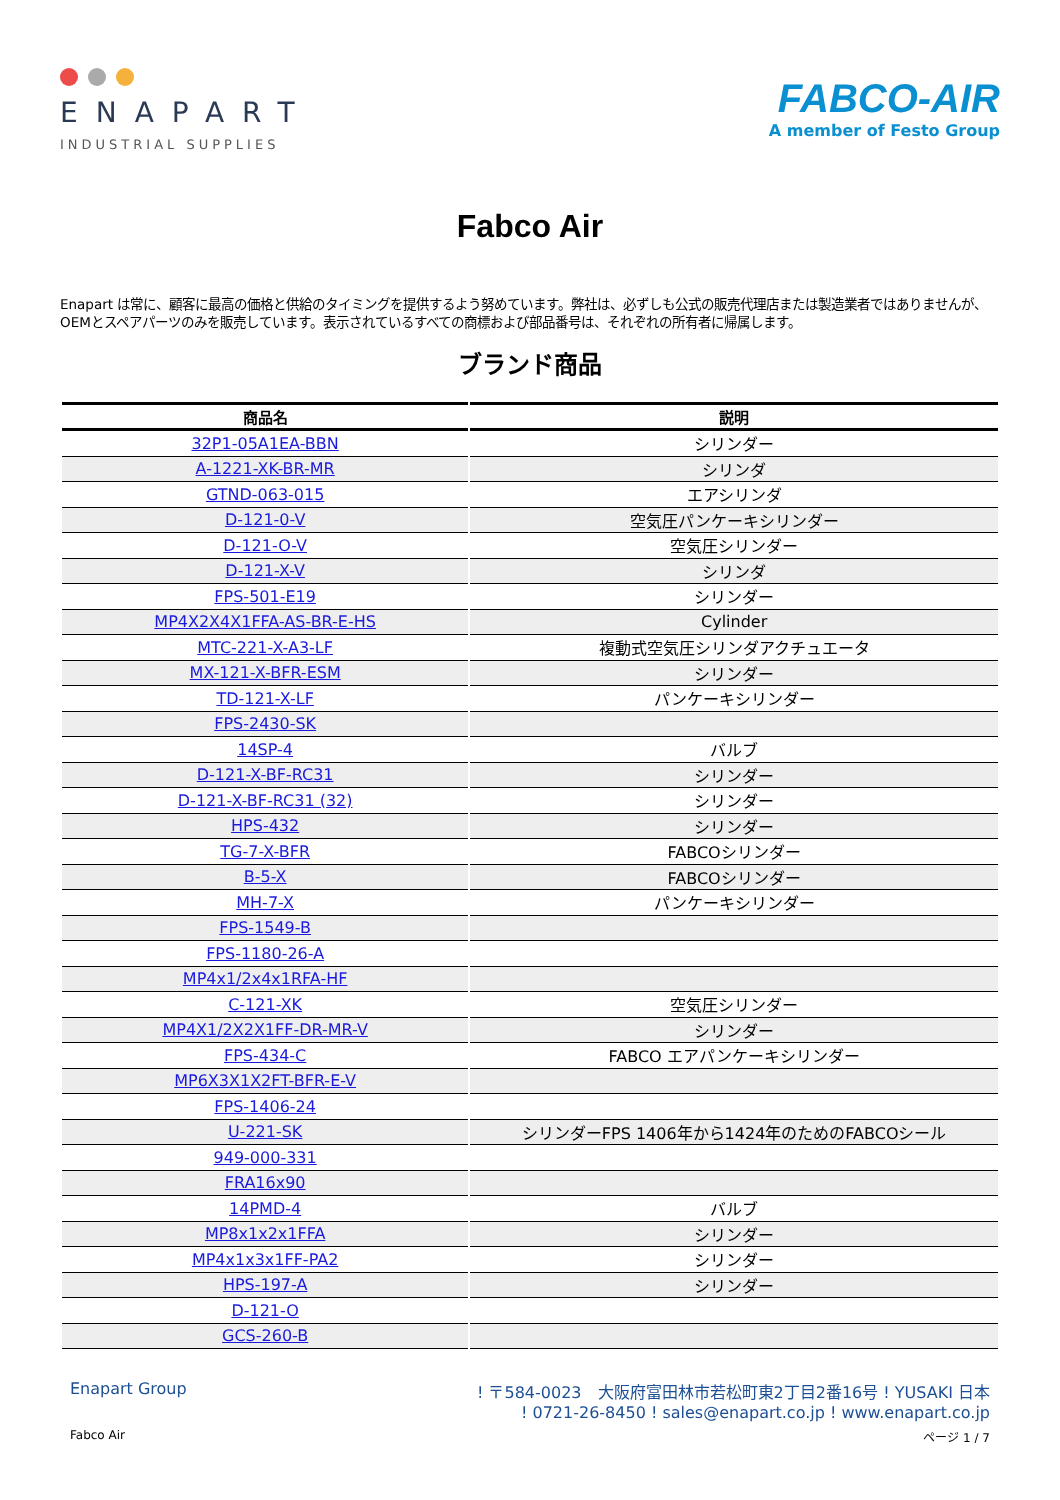ENAPART
INDUSTRIAL SUPPLIES
FABCO-AIR
A member of Festo Group
Fabco Air
Enapart は常に、顧客に最高の価格と供給のタイミングを提供するよう努めています。弊社は、必ずしも公式の販売代理店または製造業者ではありませんが、OEMとスペアパーツのみを販売しています。表示されているすべての商標および部品番号は、それぞれの所有者に帰属します。
ブランド商品
| 商品名 | 説明 |
| --- | --- |
| 32P1-05A1EA-BBN | シリンダー |
| A-1221-XK-BR-MR | シリンダ |
| GTND-063-015 | エアシリンダ |
| D-121-0-V | 空気圧パンケーキシリンダー |
| D-121-O-V | 空気圧シリンダー |
| D-121-X-V | シリンダ |
| FPS-501-E19 | シリンダー |
| MP4X2X4X1FFA-AS-BR-E-HS | Cylinder |
| MTC-221-X-A3-LF | 複動式空気圧シリンダアクチュエータ |
| MX-121-X-BFR-ESM | シリンダー |
| TD-121-X-LF | パンケーキシリンダー |
| FPS-2430-SK | |
| 14SP-4 | バルブ |
| D-121-X-BF-RC31 | シリンダー |
| D-121-X-BF-RC31 (32) | シリンダー |
| HPS-432 | シリンダー |
| TG-7-X-BFR | FABCOシリンダー |
| B-5-X | FABCOシリンダー |
| MH-7-X | パンケーキシリンダー |
| FPS-1549-B | |
| FPS-1180-26-A | |
| MP4x1/2x4x1RFA-HF | |
| C-121-XK | 空気圧シリンダー |
| MP4X1/2X2X1FF-DR-MR-V | シリンダー |
| FPS-434-C | FABCO エアパンケーキシリンダー |
| MP6X3X1X2FT-BFR-E-V | |
| FPS-1406-24 | |
| U-221-SK | シリンダーFPS 1406年から1424年のためのFABCOシール |
| 949-000-331 | |
| FRA16x90 | |
| 14PMD-4 | バルブ |
| MP8x1x2x1FFA | シリンダー |
| MP4x1x3x1FF-PA2 | シリンダー |
| HPS-197-A | シリンダー |
| D-121-O | |
| GCS-260-B | |
Enapart Group ! 〒584-0023　大阪府富田林市若松町東2丁目2番16号 ! YUSAKI 日本
! 0721-26-8450 ! sales@enapart.co.jp ! www.enapart.co.jp
Fabco Air ページ 1 / 7